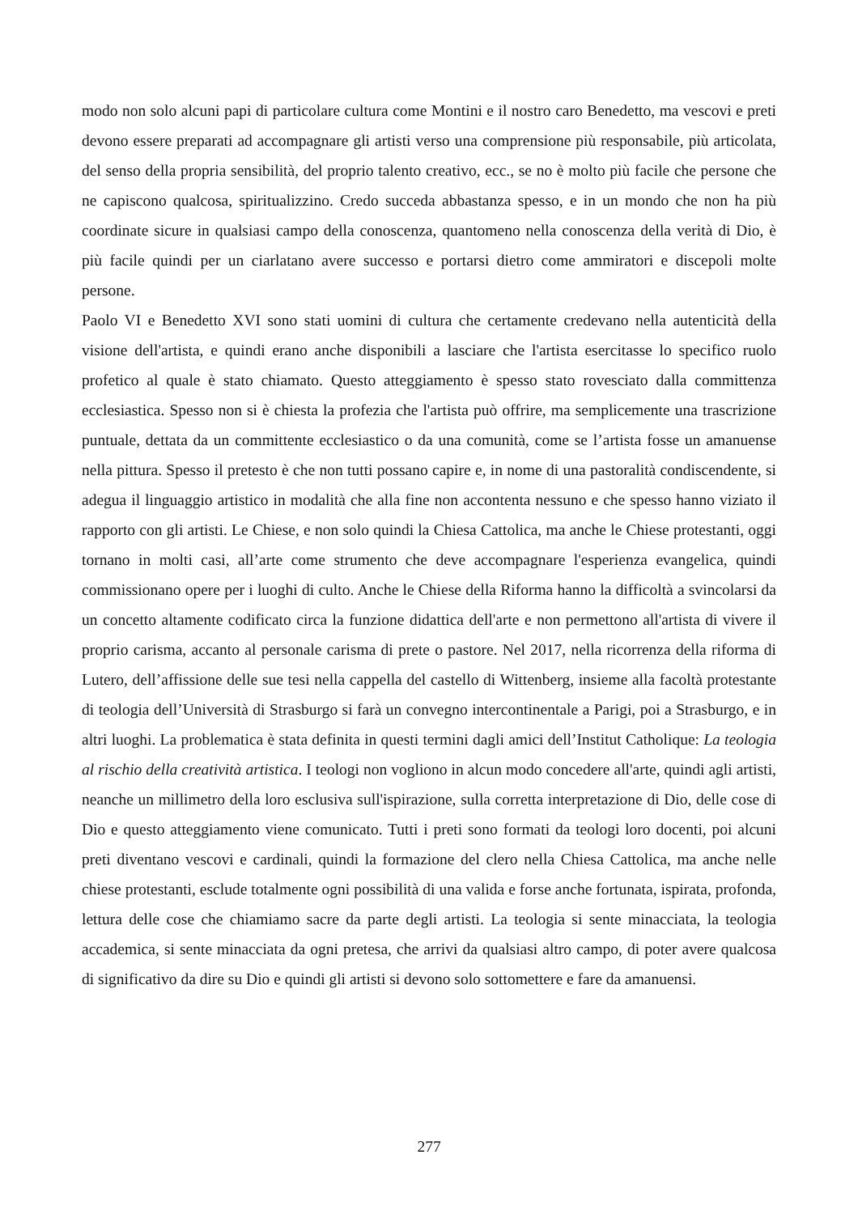modo non solo alcuni papi di particolare cultura come Montini e il nostro caro Benedetto, ma vescovi e preti devono essere preparati ad accompagnare gli artisti verso una comprensione più responsabile, più articolata, del senso della propria sensibilità, del proprio talento creativo, ecc., se no è molto più facile che persone che ne capiscono qualcosa, spiritualizzino. Credo succeda abbastanza spesso, e in un mondo che non ha più coordinate sicure in qualsiasi campo della conoscenza, quantomeno nella conoscenza della verità di Dio, è più facile quindi per un ciarlatano avere successo e portarsi dietro come ammiratori e discepoli molte persone.
Paolo VI e Benedetto XVI sono stati uomini di cultura che certamente credevano nella autenticità della visione dell'artista, e quindi erano anche disponibili a lasciare che l'artista esercitasse lo specifico ruolo profetico al quale è stato chiamato. Questo atteggiamento è spesso stato rovesciato dalla committenza ecclesiastica. Spesso non si è chiesta la profezia che l'artista può offrire, ma semplicemente una trascrizione puntuale, dettata da un committente ecclesiastico o da una comunità, come se l’artista fosse un amanuense nella pittura. Spesso il pretesto è che non tutti possano capire e, in nome di una pastoralità condiscendente, si adegua il linguaggio artistico in modalità che alla fine non accontenta nessuno e che spesso hanno viziato il rapporto con gli artisti. Le Chiese, e non solo quindi la Chiesa Cattolica, ma anche le Chiese protestanti, oggi tornano in molti casi, all’arte come strumento che deve accompagnare l'esperienza evangelica, quindi commissionano opere per i luoghi di culto. Anche le Chiese della Riforma hanno la difficoltà a svincolarsi da un concetto altamente codificato circa la funzione didattica dell'arte e non permettono all'artista di vivere il proprio carisma, accanto al personale carisma di prete o pastore. Nel 2017, nella ricorrenza della riforma di Lutero, dell’affissione delle sue tesi nella cappella del castello di Wittenberg, insieme alla facoltà protestante di teologia dell’Università di Strasburgo si farà un convegno intercontinentale a Parigi, poi a Strasburgo, e in altri luoghi. La problematica è stata definita in questi termini dagli amici dell’Institut Catholique: La teologia al rischio della creatività artistica. I teologi non vogliono in alcun modo concedere all'arte, quindi agli artisti, neanche un millimetro della loro esclusiva sull'ispirazione, sulla corretta interpretazione di Dio, delle cose di Dio e questo atteggiamento viene comunicato. Tutti i preti sono formati da teologi loro docenti, poi alcuni preti diventano vescovi e cardinali, quindi la formazione del clero nella Chiesa Cattolica, ma anche nelle chiese protestanti, esclude totalmente ogni possibilità di una valida e forse anche fortunata, ispirata, profonda, lettura delle cose che chiamiamo sacre da parte degli artisti. La teologia si sente minacciata, la teologia accademica, si sente minacciata da ogni pretesa, che arrivi da qualsiasi altro campo, di poter avere qualcosa di significativo da dire su Dio e quindi gli artisti si devono solo sottomettere e fare da amanuensi.
277